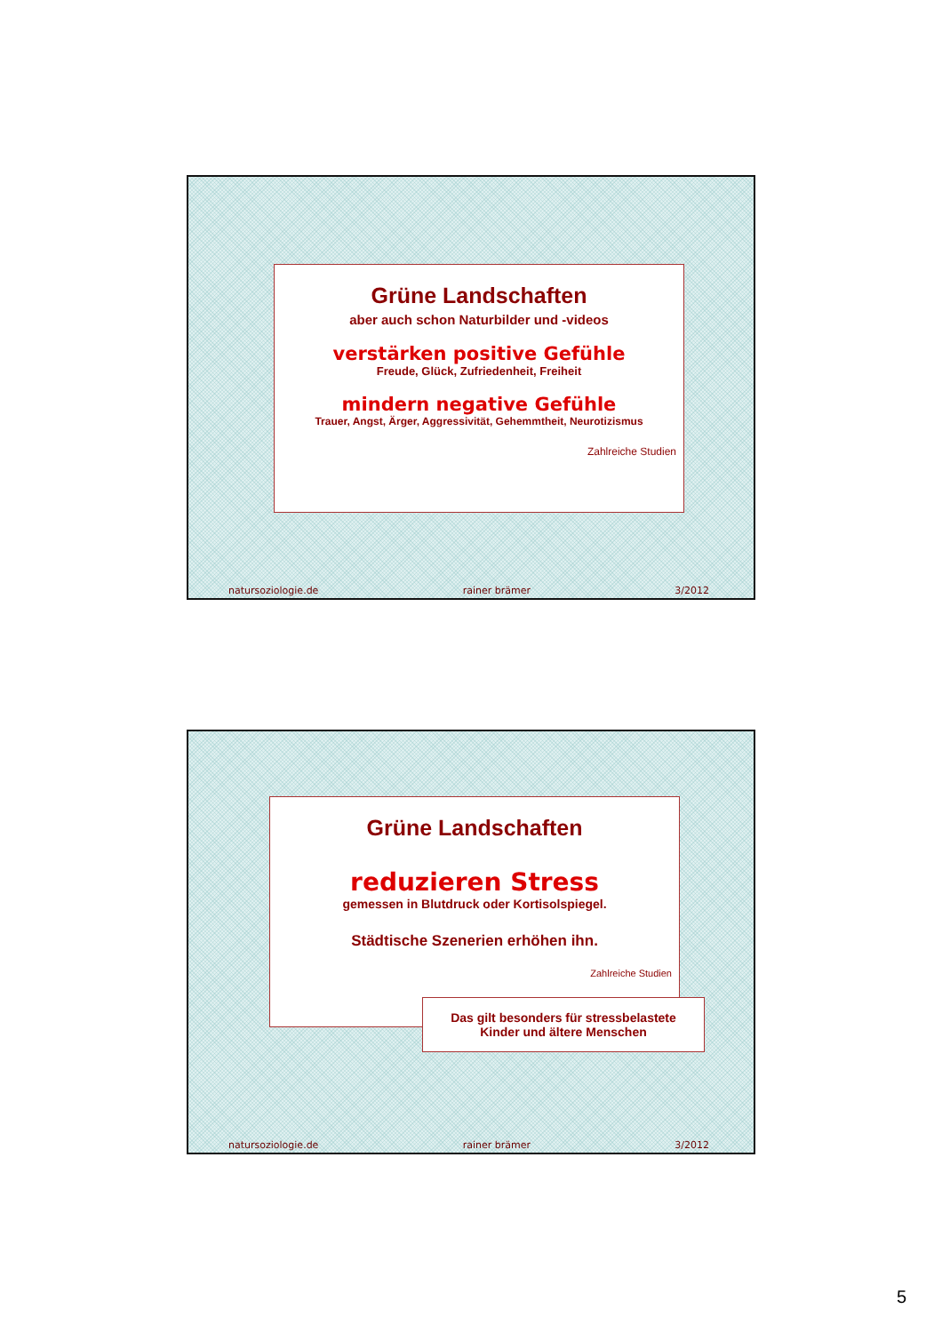Grüne Landschaften
aber auch schon Naturbilder und -videos
verstärken positive Gefühle
Freude, Glück, Zufriedenheit, Freiheit
mindern negative Gefühle
Trauer, Angst, Ärger, Aggressivität, Gehemmtheit, Neurotizismus
Zahlreiche Studien
natursoziologie.de rainer brämer 3/2012
Grüne Landschaften
reduzieren Stress
gemessen in Blutdruck oder Kortisolspiegel.
Städtische Szenerien erhöhen ihn.
Zahlreiche Studien
Das gilt besonders für stressbelastete
Kinder und ältere Menschen
natursoziologie.de rainer brämer 3/2012
5